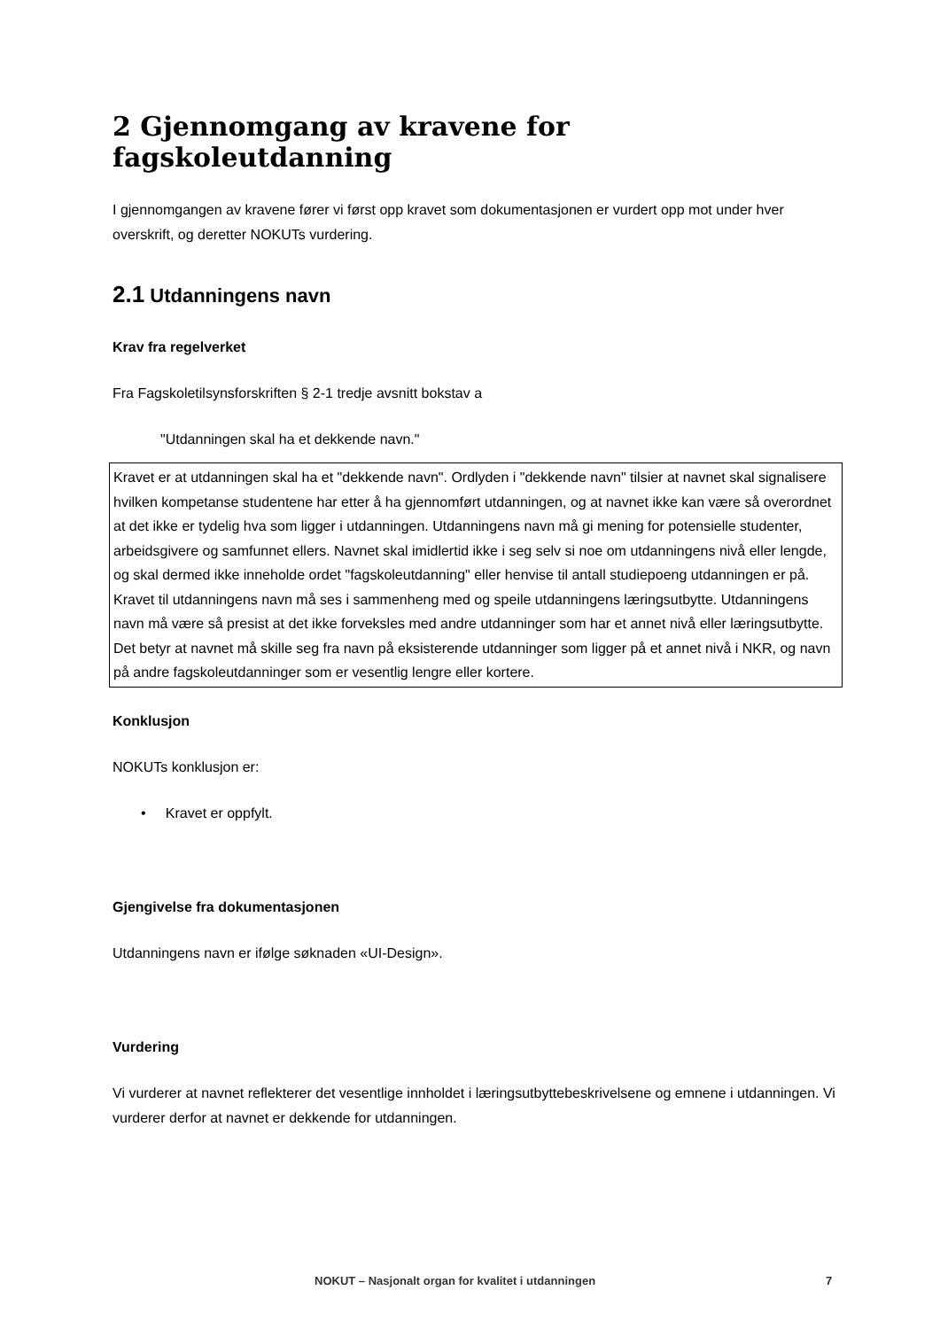2 Gjennomgang av kravene for fagskoleutdanning
I gjennomgangen av kravene fører vi først opp kravet som dokumentasjonen er vurdert opp mot under hver overskrift, og deretter NOKUTs vurdering.
2.1 Utdanningens navn
Krav fra regelverket
Fra Fagskoletilsynsforskriften § 2-1 tredje avsnitt bokstav a
"Utdanningen skal ha et dekkende navn."
Kravet er at utdanningen skal ha et "dekkende navn". Ordlyden i "dekkende navn" tilsier at navnet skal signalisere hvilken kompetanse studentene har etter å ha gjennomført utdanningen, og at navnet ikke kan være så overordnet at det ikke er tydelig hva som ligger i utdanningen. Utdanningens navn må gi mening for potensielle studenter, arbeidsgivere og samfunnet ellers. Navnet skal imidlertid ikke i seg selv si noe om utdanningens nivå eller lengde, og skal dermed ikke inneholde ordet "fagskoleutdanning" eller henvise til antall studiepoeng utdanningen er på. Kravet til utdanningens navn må ses i sammenheng med og speile utdanningens læringsutbytte. Utdanningens navn må være så presist at det ikke forveksles med andre utdanninger som har et annet nivå eller læringsutbytte. Det betyr at navnet må skille seg fra navn på eksisterende utdanninger som ligger på et annet nivå i NKR, og navn på andre fagskoleutdanninger som er vesentlig lengre eller kortere.
Konklusjon
NOKUTs konklusjon er:
• Kravet er oppfylt.
Gjengivelse fra dokumentasjonen
Utdanningens navn er ifølge søknaden «UI-Design».
Vurdering
Vi vurderer at navnet reflekterer det vesentlige innholdet i læringsutbyttebeskrivelsene og emnene i utdanningen. Vi vurderer derfor at navnet er dekkende for utdanningen.
NOKUT – Nasjonalt organ for kvalitet i utdanningen 7